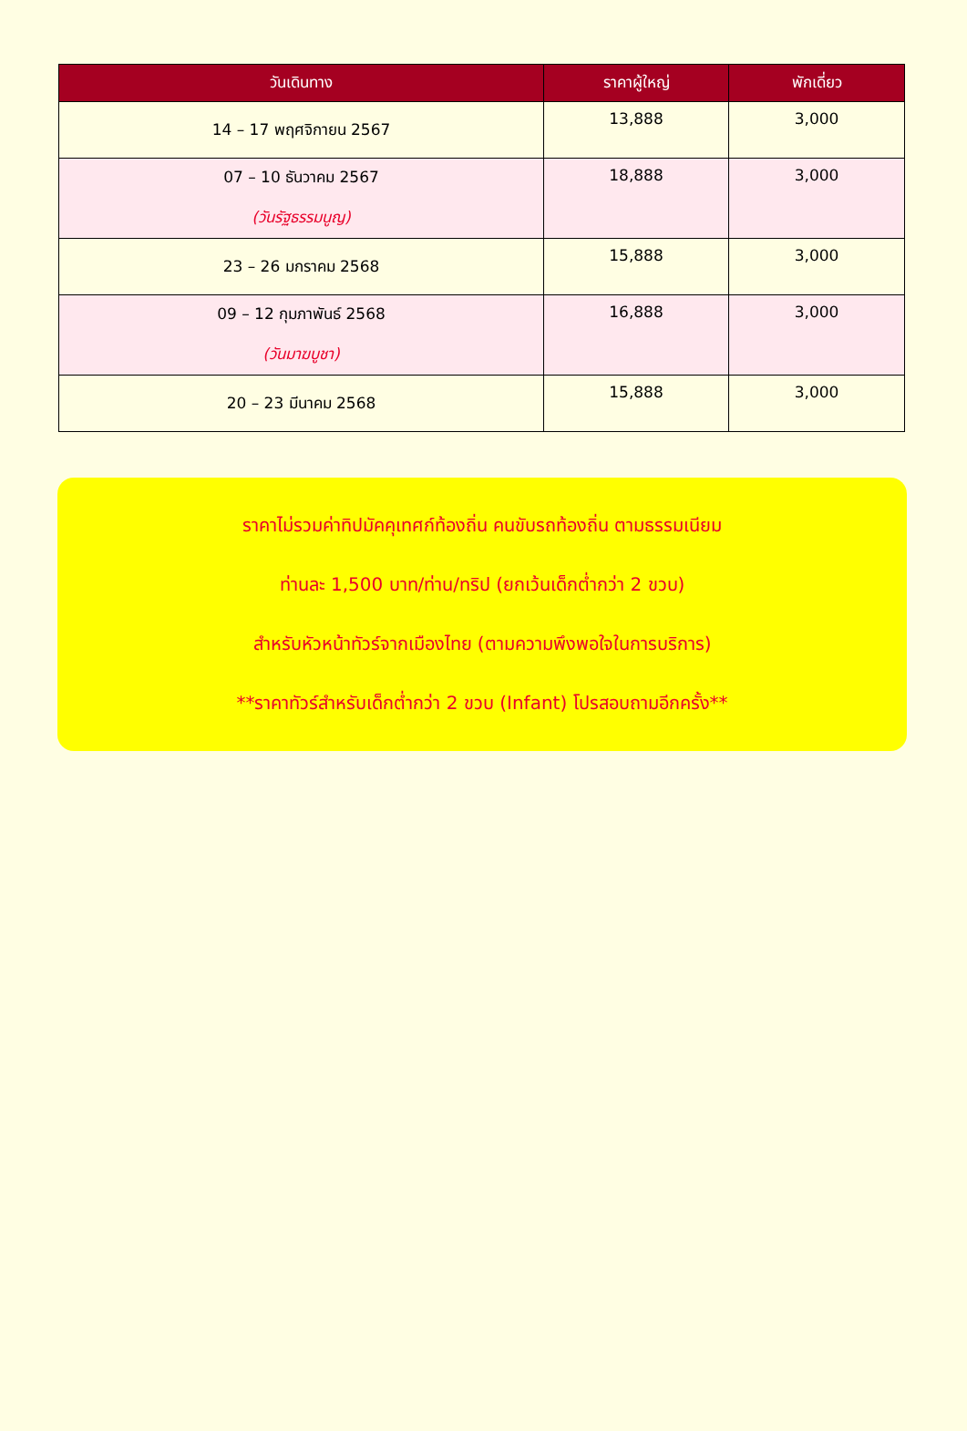| วันเดินทาง | ราคาผู้ใหญ่ | พักเดี่ยว |
| --- | --- | --- |
| 14 – 17 พฤศจิกายน 2567 | 13,888 | 3,000 |
| 07 – 10 ธันวาคม 2567 (วันรัฐธรรมนูญ) | 18,888 | 3,000 |
| 23 – 26 มกราคม 2568 | 15,888 | 3,000 |
| 09 – 12 กุมภาพันธ์ 2568 (วันมาฆบูชา) | 16,888 | 3,000 |
| 20 – 23 มีนาคม 2568 | 15,888 | 3,000 |
ราคาไม่รวมค่าทิปมัคคุเทศก์ท้องถิ่น คนขับรถท้องถิ่น ตามธรรมเนียม
ท่านละ 1,500 บาท/ท่าน/ทริป (ยกเว้นเด็กต่ำกว่า 2 ขวบ)
สำหรับหัวหน้าทัวร์จากเมืองไทย (ตามความพึงพอใจในการบริการ)
**ราคาทัวร์สำหรับเด็กต่ำกว่า 2 ขวบ (Infant) โปรสอบถามอีกครั้ง**